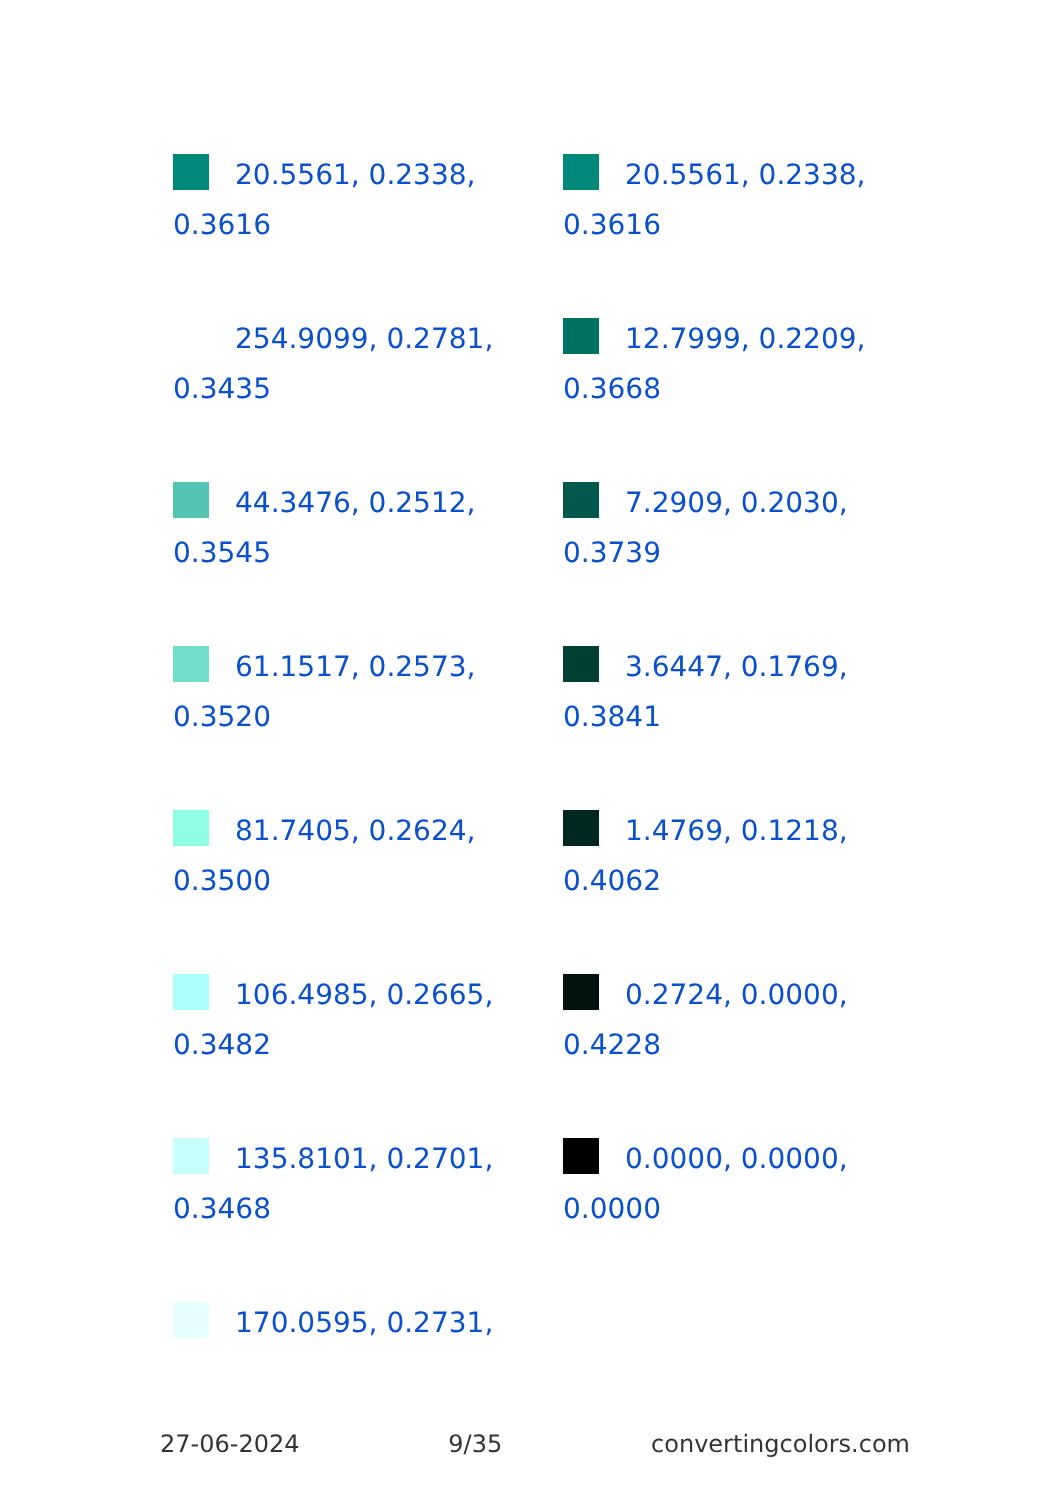20.5561, 0.2338, 0.3616
20.5561, 0.2338, 0.3616
254.9099, 0.2781, 0.3435
12.7999, 0.2209, 0.3668
44.3476, 0.2512, 0.3545
7.2909, 0.2030, 0.3739
61.1517, 0.2573, 0.3520
3.6447, 0.1769, 0.3841
81.7405, 0.2624, 0.3500
1.4769, 0.1218, 0.4062
106.4985, 0.2665, 0.3482
0.2724, 0.0000, 0.4228
135.8101, 0.2701, 0.3468
0.0000, 0.0000, 0.0000
170.0595, 0.2731,
27-06-2024 9/35 convertingcolors.com